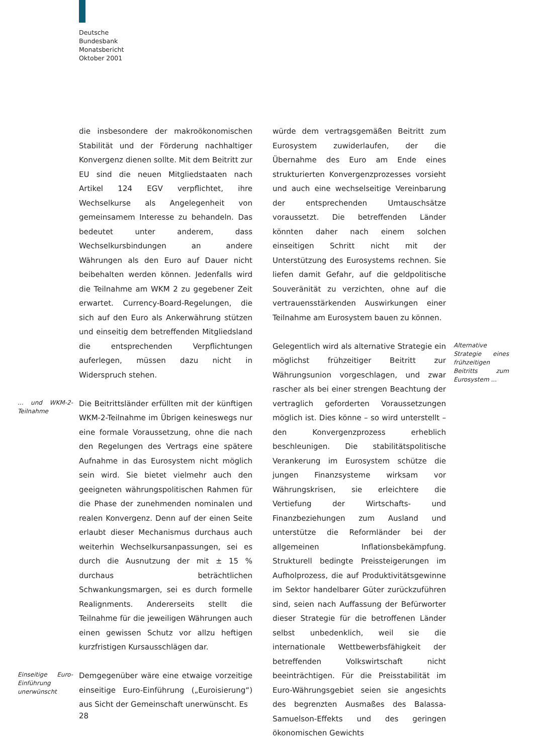Deutsche
Bundesbank
Monatsbericht
Oktober 2001
die insbesondere der makroökonomischen Stabilität und der Förderung nachhaltiger Konvergenz dienen sollte. Mit dem Beitritt zur EU sind die neuen Mitgliedstaaten nach Artikel 124 EGV verpflichtet, ihre Wechselkurse als Angelegenheit von gemeinsamem Interesse zu behandeln. Das bedeutet unter anderem, dass Wechselkursbindungen an andere Währungen als den Euro auf Dauer nicht beibehalten werden können. Jedenfalls wird die Teilnahme am WKM 2 zu gegebener Zeit erwartet. Currency-Board-Regelungen, die sich auf den Euro als Ankerwährung stützen und einseitig dem betreffenden Mitgliedsland die entsprechenden Verpflichtungen auferlegen, müssen dazu nicht in Widerspruch stehen.
... und WKM-2-Teilnahme
Die Beitrittsländer erfüllten mit der künftigen WKM-2-Teilnahme im Übrigen keineswegs nur eine formale Voraussetzung, ohne die nach den Regelungen des Vertrags eine spätere Aufnahme in das Eurosystem nicht möglich sein wird. Sie bietet vielmehr auch den geeigneten währungspolitischen Rahmen für die Phase der zunehmenden nominalen und realen Konvergenz. Denn auf der einen Seite erlaubt dieser Mechanismus durchaus auch weiterhin Wechselkursanpassungen, sei es durch die Ausnutzung der mit ± 15 % durchaus beträchtlichen Schwankungsmargen, sei es durch formelle Realignments. Andererseits stellt die Teilnahme für die jeweiligen Währungen auch einen gewissen Schutz vor allzu heftigen kurzfristigen Kursausschlägen dar.
Einseitige Euro-Einführung unerwünscht
Demgegenüber wäre eine etwaige vorzeitige einseitige Euro-Einführung („Euroisierung“) aus Sicht der Gemeinschaft unerwünscht. Es
würde dem vertragsgemäßen Beitritt zum Eurosystem zuwiderlaufen, der die Übernahme des Euro am Ende eines strukturierten Konvergenzprozesses vorsieht und auch eine wechselseitige Vereinbarung der entsprechenden Umtauschsätze voraussetzt. Die betreffenden Länder könnten daher nach einem solchen einseitigen Schritt nicht mit der Unterstützung des Eurosystems rechnen. Sie liefen damit Gefahr, auf die geldpolitische Souveränität zu verzichten, ohne auf die vertrauensstärkenden Auswirkungen einer Teilnahme am Eurosystem bauen zu können.
Alternative Strategie eines frühzeitigen Beitritts zum Eurosystem ...
Gelegentlich wird als alternative Strategie ein möglichst frühzeitiger Beitritt zur Währungsunion vorgeschlagen, und zwar rascher als bei einer strengen Beachtung der vertraglich geforderten Voraussetzungen möglich ist. Dies könne – so wird unterstellt – den Konvergenzprozess erheblich beschleunigen. Die stabilitätspolitische Verankerung im Eurosystem schütze die jungen Finanzsysteme wirksam vor Währungskrisen, sie erleichtere die Vertiefung der Wirtschafts- und Finanzbeziehungen zum Ausland und unterstütze die Reformländer bei der allgemeinen Inflationsbekämpfung. Strukturell bedingte Preissteigerungen im Aufholprozess, die auf Produktivitätsgewinne im Sektor handelbarer Güter zurückzuführen sind, seien nach Auffassung der Befürworter dieser Strategie für die betroffenen Länder selbst unbedenklich, weil sie die internationale Wettbewerbsfähigkeit der betreffenden Volkswirtschaft nicht beeinträchtigen. Für die Preisstabilität im Euro-Währungsgebiet seien sie angesichts des begrenzten Ausmaßes des Balassa-Samuelson-Effekts und des geringen ökonomischen Gewichts
28